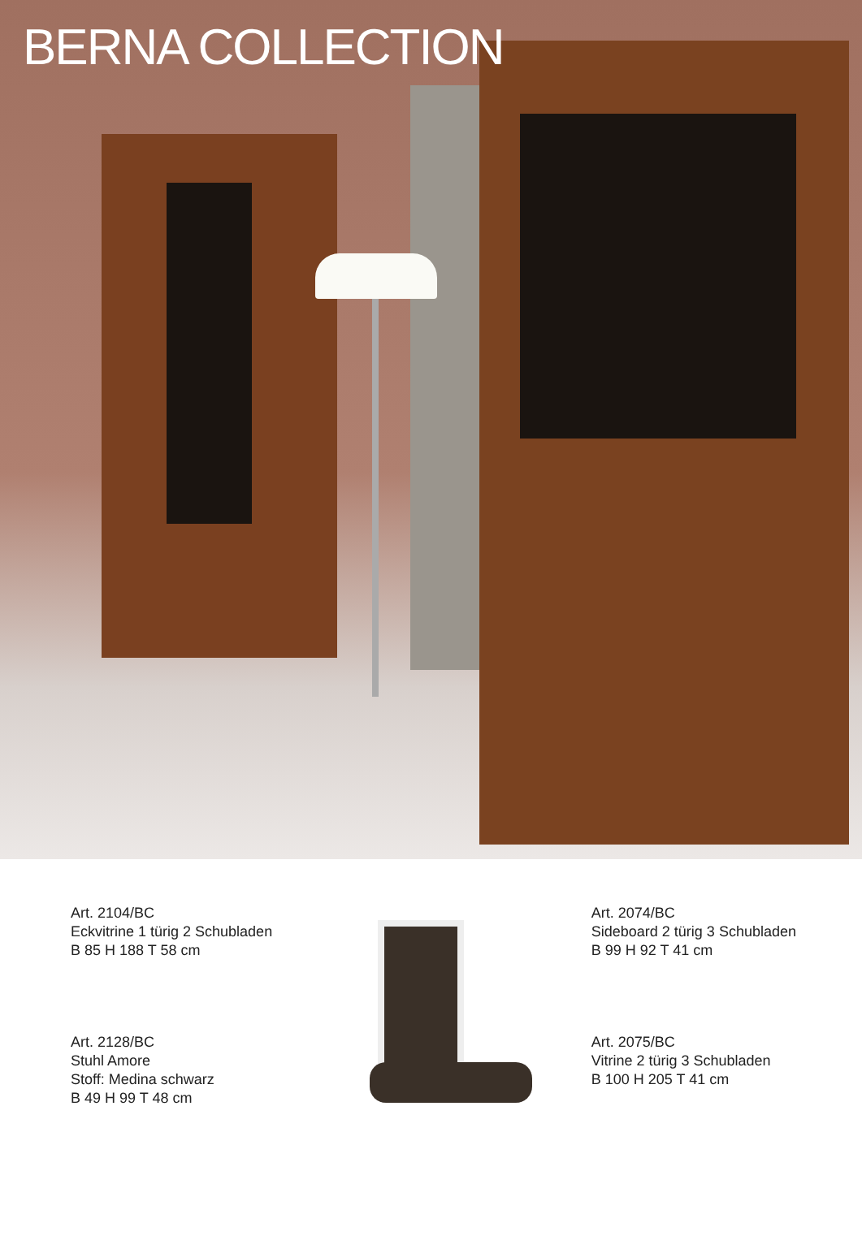BERNA COLLECTION
Art. 2104/BC
Eckvitrine 1 türig 2 Schubladen
B 85 H 188 T 58 cm
Art. 2128/BC
Stuhl Amore
Stoff: Medina schwarz
B 49 H 99 T 48 cm
Art. 2074/BC
Sideboard 2 türig 3 Schubladen
B 99 H 92 T 41 cm
Art. 2075/BC
Vitrine 2 türig 3 Schubladen
B 100 H 205 T 41 cm